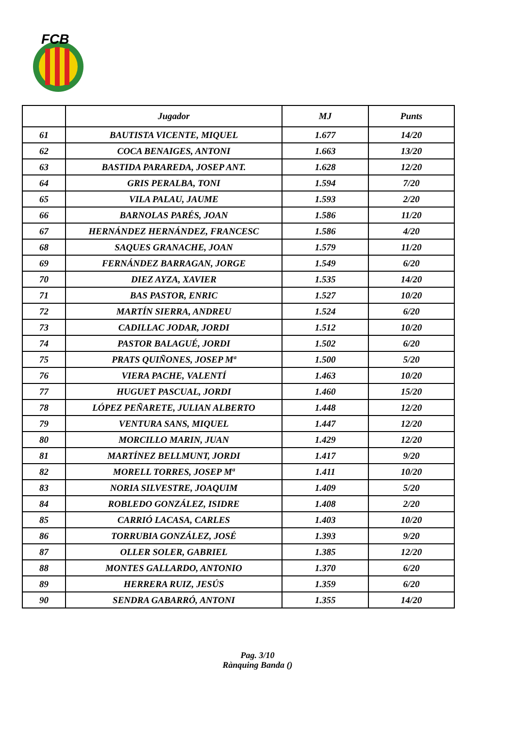FCB
| | Jugador | MJ | Punts |
| --- | --- | --- | --- |
| 61 | BAUTISTA VICENTE, MIQUEL | 1.677 | 14/20 |
| 62 | COCA BENAIGES, ANTONI | 1.663 | 13/20 |
| 63 | BASTIDA PARAREDA, JOSEP ANT. | 1.628 | 12/20 |
| 64 | GRIS PERALBA, TONI | 1.594 | 7/20 |
| 65 | VILA PALAU, JAUME | 1.593 | 2/20 |
| 66 | BARNOLAS PARÉS, JOAN | 1.586 | 11/20 |
| 67 | HERNÁNDEZ HERNÁNDEZ, FRANCESC | 1.586 | 4/20 |
| 68 | SAQUES GRANACHE, JOAN | 1.579 | 11/20 |
| 69 | FERNÁNDEZ BARRAGAN, JORGE | 1.549 | 6/20 |
| 70 | DIEZ AYZA, XAVIER | 1.535 | 14/20 |
| 71 | BAS PASTOR, ENRIC | 1.527 | 10/20 |
| 72 | MARTÍN SIERRA, ANDREU | 1.524 | 6/20 |
| 73 | CADILLAC JODAR, JORDI | 1.512 | 10/20 |
| 74 | PASTOR BALAGUÉ, JORDI | 1.502 | 6/20 |
| 75 | PRATS QUIÑONES, JOSEP Mª | 1.500 | 5/20 |
| 76 | VIERA PACHE, VALENTÍ | 1.463 | 10/20 |
| 77 | HUGUET PASCUAL, JORDI | 1.460 | 15/20 |
| 78 | LÓPEZ PEÑARETE, JULIAN ALBERTO | 1.448 | 12/20 |
| 79 | VENTURA SANS, MIQUEL | 1.447 | 12/20 |
| 80 | MORCILLO MARIN, JUAN | 1.429 | 12/20 |
| 81 | MARTÍNEZ BELLMUNT, JORDI | 1.417 | 9/20 |
| 82 | MORELL TORRES, JOSEP Mª | 1.411 | 10/20 |
| 83 | NORIA SILVESTRE, JOAQUIM | 1.409 | 5/20 |
| 84 | ROBLEDO GONZÁLEZ, ISIDRE | 1.408 | 2/20 |
| 85 | CARRIÓ LACASA, CARLES | 1.403 | 10/20 |
| 86 | TORRUBIA GONZÁLEZ, JOSÉ | 1.393 | 9/20 |
| 87 | OLLER SOLER, GABRIEL | 1.385 | 12/20 |
| 88 | MONTES GALLARDO, ANTONIO | 1.370 | 6/20 |
| 89 | HERRERA RUIZ, JESÚS | 1.359 | 6/20 |
| 90 | SENDRA GABARRÓ, ANTONI | 1.355 | 14/20 |
Pag. 3/10
Rànquing Banda ()